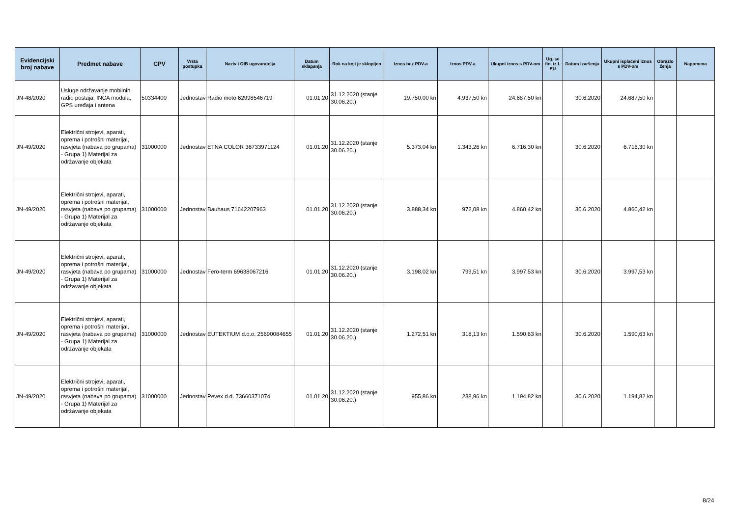| Evidencijski broj nabave | Predmet nabave | CPV | Vrsta postupka | Naziv i OIB ugovaratelja | Datum sklapanja | Rok na koji je sklopljen | Iznos bez PDV-a | Iznos PDV-a | Ukupni iznos s PDV-om | Ug. se fin. iz f. EU | Datum izvršenja | Ukupni isplaćeni iznos s PDV-om | Obrazlo ženja | Napomena |
| --- | --- | --- | --- | --- | --- | --- | --- | --- | --- | --- | --- | --- | --- | --- |
| JN-48/2020 | Usluge održavanje mobilnih radio postaja, INCA modula, GPS uređaja i antena | 50334400 | Jednostav | Radio moto 62998546719 | 01.01.20 | 31.12.2020 (stanje 30.06.20.) | 19.750,00 kn | 4.937,50 kn | 24.687,50 kn | | 30.6.2020 | 24.687,50 kn | | |
| JN-49/2020 | Električni strojevi, aparati, oprema i potrošni materijal, rasvjeta (nabava po grupama) - Grupa 1) Materijal za održavanje objekata | 31000000 | Jednostav | ETNA COLOR 36733971124 | 01.01.20 | 31.12.2020 (stanje 30.06.20.) | 5.373,04 kn | 1.343,26 kn | 6.716,30 kn | | 30.6.2020 | 6.716,30 kn | | |
| JN-49/2020 | Električni strojevi, aparati, oprema i potrošni materijal, rasvjeta (nabava po grupama) - Grupa 1) Materijal za održavanje objekata | 31000000 | Jednostav | Bauhaus 71642207963 | 01.01.20 | 31.12.2020 (stanje 30.06.20.) | 3.888,34 kn | 972,08 kn | 4.860,42 kn | | 30.6.2020 | 4.860,42 kn | | |
| JN-49/2020 | Električni strojevi, aparati, oprema i potrošni materijal, rasvjeta (nabava po grupama) - Grupa 1) Materijal za održavanje objekata | 31000000 | Jednostav | Fero-term 69638067216 | 01.01.20 | 31.12.2020 (stanje 30.06.20.) | 3.198,02 kn | 799,51 kn | 3.997,53 kn | | 30.6.2020 | 3.997,53 kn | | |
| JN-49/2020 | Električni strojevi, aparati, oprema i potrošni materijal, rasvjeta (nabava po grupama) - Grupa 1) Materijal za održavanje objekata | 31000000 | Jednostav | EUTEKTIUM d.o.o. 25690084655 | 01.01.20 | 31.12.2020 (stanje 30.06.20.) | 1.272,51 kn | 318,13 kn | 1.590,63 kn | | 30.6.2020 | 1.590,63 kn | | |
| JN-49/2020 | Električni strojevi, aparati, oprema i potrošni materijal, rasvjeta (nabava po grupama) - Grupa 1) Materijal za održavanje objekata | 31000000 | Jednostav | Pevex d.d. 73660371074 | 01.01.20 | 31.12.2020 (stanje 30.06.20.) | 955,86 kn | 238,96 kn | 1.194,82 kn | | 30.6.2020 | 1.194,82 kn | | |
8/24